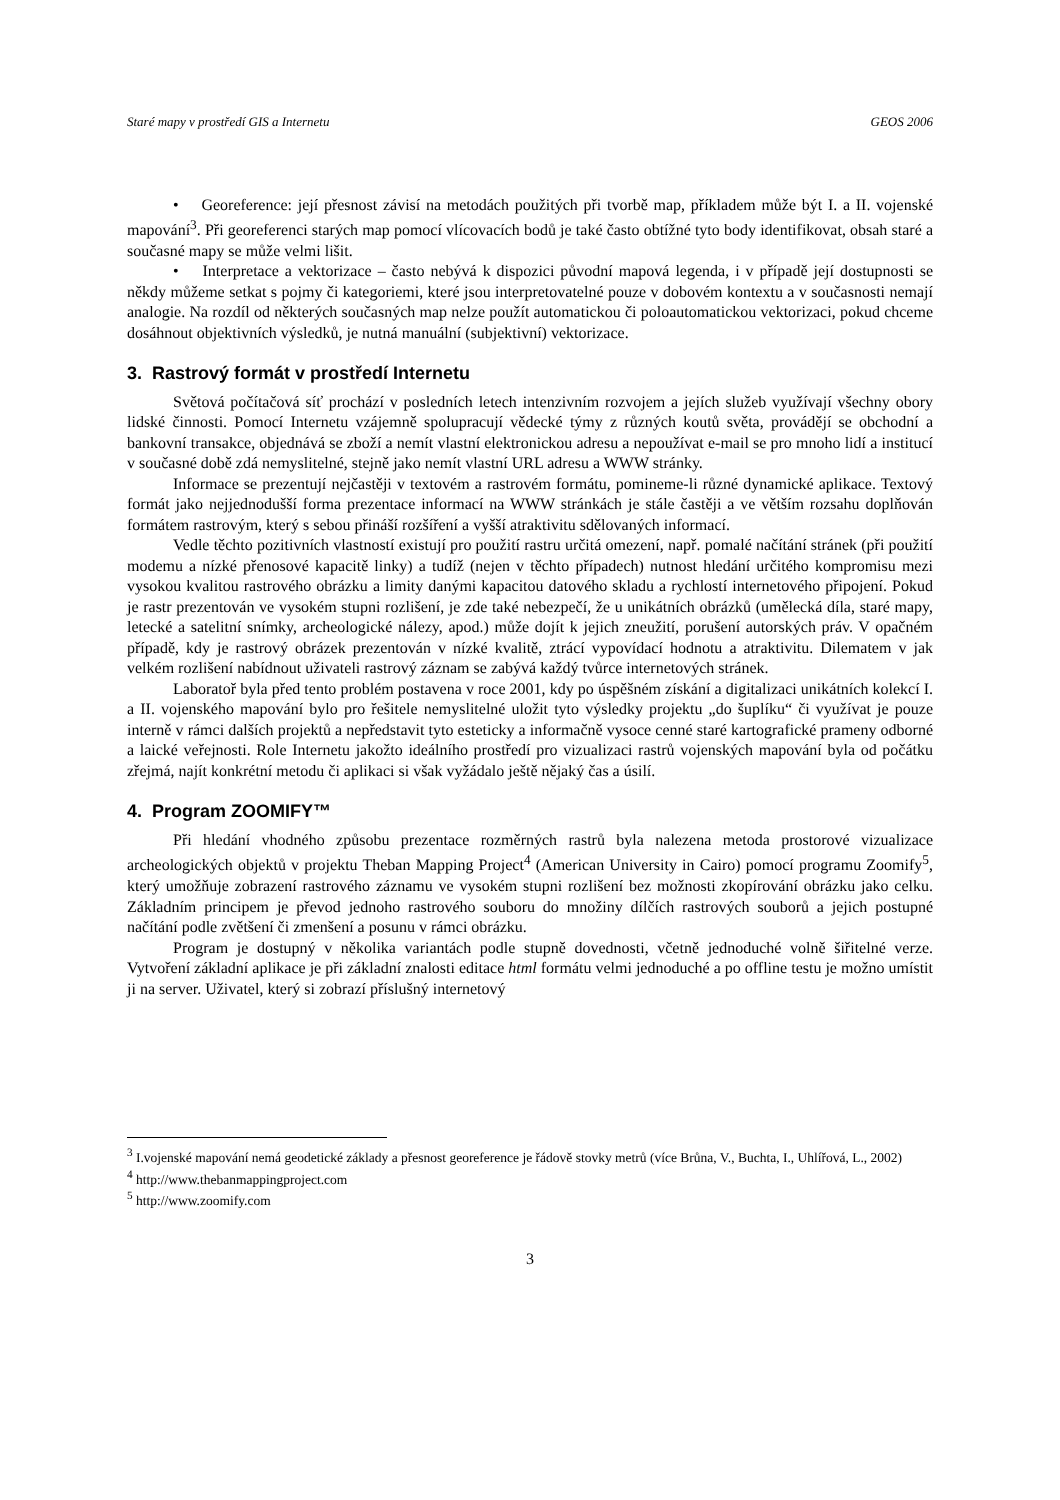Staré mapy v prostředí GIS a Internetu GEOS 2006
• Georeference: její přesnost závisí na metodách použitých při tvorbě map, příkladem může být I. a II. vojenské mapování<sup>3</sup>. Při georeferenci starých map pomocí vlícovacích bodů je také často obtížné tyto body identifikovat, obsah staré a současné mapy se může velmi lišit.
• Interpretace a vektorizace – často nebývá k dispozici původní mapová legenda, i v případě její dostupnosti se někdy můžeme setkat s pojmy či kategoriemi, které jsou interpretovatelné pouze v dobovém kontextu a v současnosti nemají analogie. Na rozdíl od některých současných map nelze použít automatickou či poloautomatickou vektorizaci, pokud chceme dosáhnout objektivních výsledků, je nutná manuální (subjektivní) vektorizace.
3. Rastrový formát v prostředí Internetu
Světová počítačová síť prochází v posledních letech intenzivním rozvojem a jejích služeb využívají všechny obory lidské činnosti. Pomocí Internetu vzájemně spolupracují vědecké týmy z různých koutů světa, provádějí se obchodní a bankovní transakce, objednává se zboží a nemít vlastní elektronickou adresu a nepoužívat e-mail se pro mnoho lidí a institucí v současné době zdá nemyslitelné, stejně jako nemít vlastní URL adresu a WWW stránky.
Informace se prezentují nejčastěji v textovém a rastrovém formátu, pomineme-li různé dynamické aplikace. Textový formát jako nejjednodušší forma prezentace informací na WWW stránkách je stále častěji a ve větším rozsahu doplňován formátem rastrovým, který s sebou přináší rozšíření a vyšší atraktivitu sdělovaných informací.
Vedle těchto pozitivních vlastností existují pro použití rastru určitá omezení, např. pomalé načítání stránek (při použití modemu a nízké přenosové kapacitě linky) a tudíž (nejen v těchto případech) nutnost hledání určitého kompromisu mezi vysokou kvalitou rastrového obrázku a limity danými kapacitou datového skladu a rychlostí internetového připojení. Pokud je rastr prezentován ve vysokém stupni rozlišení, je zde také nebezpečí, že u unikátních obrázků (umělecká díla, staré mapy, letecké a satelitní snímky, archeologické nálezy, apod.) může dojít k jejich zneužití, porušení autorských práv. V opačném případě, kdy je rastrový obrázek prezentován v nízké kvalitě, ztrácí vypovídací hodnotu a atraktivitu. Dilematem v jak velkém rozlišení nabídnout uživateli rastrový záznam se zabývá každý tvůrce internetových stránek.
Laboratoř byla před tento problém postavena v roce 2001, kdy po úspěšném získání a digitalizaci unikátních kolekcí I. a II. vojenského mapování bylo pro řešitele nemyslitelné uložit tyto výsledky projektu „do šuplíku“ či využívat je pouze interně v rámci dalších projektů a nepředstavit tyto esteticky a informačně vysoce cenné staré kartografické prameny odborné a laické veřejnosti. Role Internetu jakožto ideálního prostředí pro vizualizaci rastrů vojenských mapování byla od počátku zřejmá, najít konkrétní metodu či aplikaci si však vyžádalo ještě nějaký čas a úsilí.
4. Program ZOOMIFY™
Při hledání vhodného způsobu prezentace rozměrných rastrů byla nalezena metoda prostorové vizualizace archeologických objektů v projektu Theban Mapping Project<sup>4</sup> (American University in Cairo) pomocí programu Zoomify<sup>5</sup>, který umožňuje zobrazení rastrového záznamu ve vysokém stupni rozlišení bez možnosti zkopírování obrázku jako celku. Základním principem je převod jednoho rastrového souboru do množiny dílčích rastrových souborů a jejich postupné načítání podle zvětšení či zmenšení a posunu v rámci obrázku.
Program je dostupný v několika variantách podle stupně dovednosti, včetně jednoduché volně šiřitelné verze. Vytvoření základní aplikace je při základní znalosti editace html formátu velmi jednoduché a po offline testu je možno umístit ji na server. Uživatel, který si zobrazí příslušný internetový
<sup>3</sup> I.vojenské mapování nemá geodetické základy a přesnost georeference je řádově stovky metrů (více Brůna, V., Buchta, I., Uhlířová, L., 2002)
<sup>4</sup> http://www.thebanmappingproject.com
<sup>5</sup> http://www.zoomify.com
3